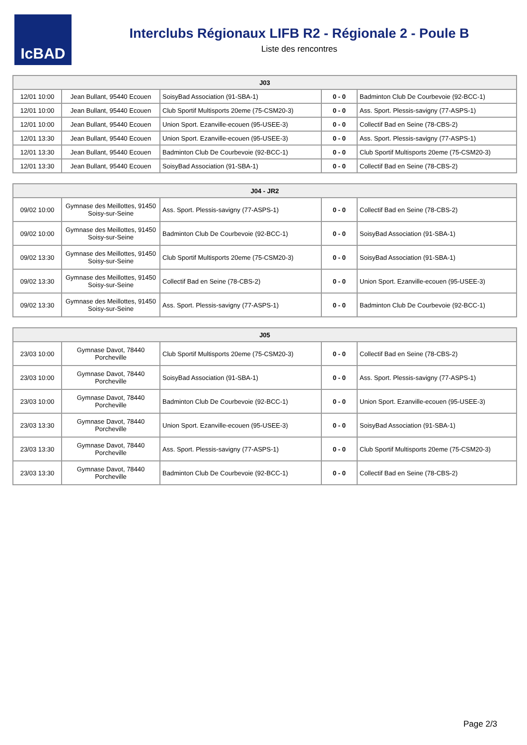IcBAD
Interclubs Régionaux LIFB R2 - Régionale 2 - Poule B
Liste des rencontres
| J03 | | | | |
| --- | --- | --- | --- | --- |
| 12/01 10:00 | Jean Bullant, 95440 Ecouen | SoisyBad Association (91-SBA-1) | 0 - 0 | Badminton Club De Courbevoie (92-BCC-1) |
| 12/01 10:00 | Jean Bullant, 95440 Ecouen | Club Sportif Multisports 20eme (75-CSM20-3) | 0 - 0 | Ass. Sport. Plessis-savigny (77-ASPS-1) |
| 12/01 10:00 | Jean Bullant, 95440 Ecouen | Union Sport. Ezanville-ecouen (95-USEE-3) | 0 - 0 | Collectif Bad en Seine (78-CBS-2) |
| 12/01 13:30 | Jean Bullant, 95440 Ecouen | Union Sport. Ezanville-ecouen (95-USEE-3) | 0 - 0 | Ass. Sport. Plessis-savigny (77-ASPS-1) |
| 12/01 13:30 | Jean Bullant, 95440 Ecouen | Badminton Club De Courbevoie (92-BCC-1) | 0 - 0 | Club Sportif Multisports 20eme (75-CSM20-3) |
| 12/01 13:30 | Jean Bullant, 95440 Ecouen | SoisyBad Association (91-SBA-1) | 0 - 0 | Collectif Bad en Seine (78-CBS-2) |
| J04 - JR2 | | | | |
| --- | --- | --- | --- | --- |
| 09/02 10:00 | Gymnase des Meillottes, 91450 Soisy-sur-Seine | Ass. Sport. Plessis-savigny (77-ASPS-1) | 0 - 0 | Collectif Bad en Seine (78-CBS-2) |
| 09/02 10:00 | Gymnase des Meillottes, 91450 Soisy-sur-Seine | Badminton Club De Courbevoie (92-BCC-1) | 0 - 0 | SoisyBad Association (91-SBA-1) |
| 09/02 13:30 | Gymnase des Meillottes, 91450 Soisy-sur-Seine | Club Sportif Multisports 20eme (75-CSM20-3) | 0 - 0 | SoisyBad Association (91-SBA-1) |
| 09/02 13:30 | Gymnase des Meillottes, 91450 Soisy-sur-Seine | Collectif Bad en Seine (78-CBS-2) | 0 - 0 | Union Sport. Ezanville-ecouen (95-USEE-3) |
| 09/02 13:30 | Gymnase des Meillottes, 91450 Soisy-sur-Seine | Ass. Sport. Plessis-savigny (77-ASPS-1) | 0 - 0 | Badminton Club De Courbevoie (92-BCC-1) |
| J05 | | | | |
| --- | --- | --- | --- | --- |
| 23/03 10:00 | Gymnase Davot, 78440 Porcheville | Club Sportif Multisports 20eme (75-CSM20-3) | 0 - 0 | Collectif Bad en Seine (78-CBS-2) |
| 23/03 10:00 | Gymnase Davot, 78440 Porcheville | SoisyBad Association (91-SBA-1) | 0 - 0 | Ass. Sport. Plessis-savigny (77-ASPS-1) |
| 23/03 10:00 | Gymnase Davot, 78440 Porcheville | Badminton Club De Courbevoie (92-BCC-1) | 0 - 0 | Union Sport. Ezanville-ecouen (95-USEE-3) |
| 23/03 13:30 | Gymnase Davot, 78440 Porcheville | Union Sport. Ezanville-ecouen (95-USEE-3) | 0 - 0 | SoisyBad Association (91-SBA-1) |
| 23/03 13:30 | Gymnase Davot, 78440 Porcheville | Ass. Sport. Plessis-savigny (77-ASPS-1) | 0 - 0 | Club Sportif Multisports 20eme (75-CSM20-3) |
| 23/03 13:30 | Gymnase Davot, 78440 Porcheville | Badminton Club De Courbevoie (92-BCC-1) | 0 - 0 | Collectif Bad en Seine (78-CBS-2) |
Page 2/3